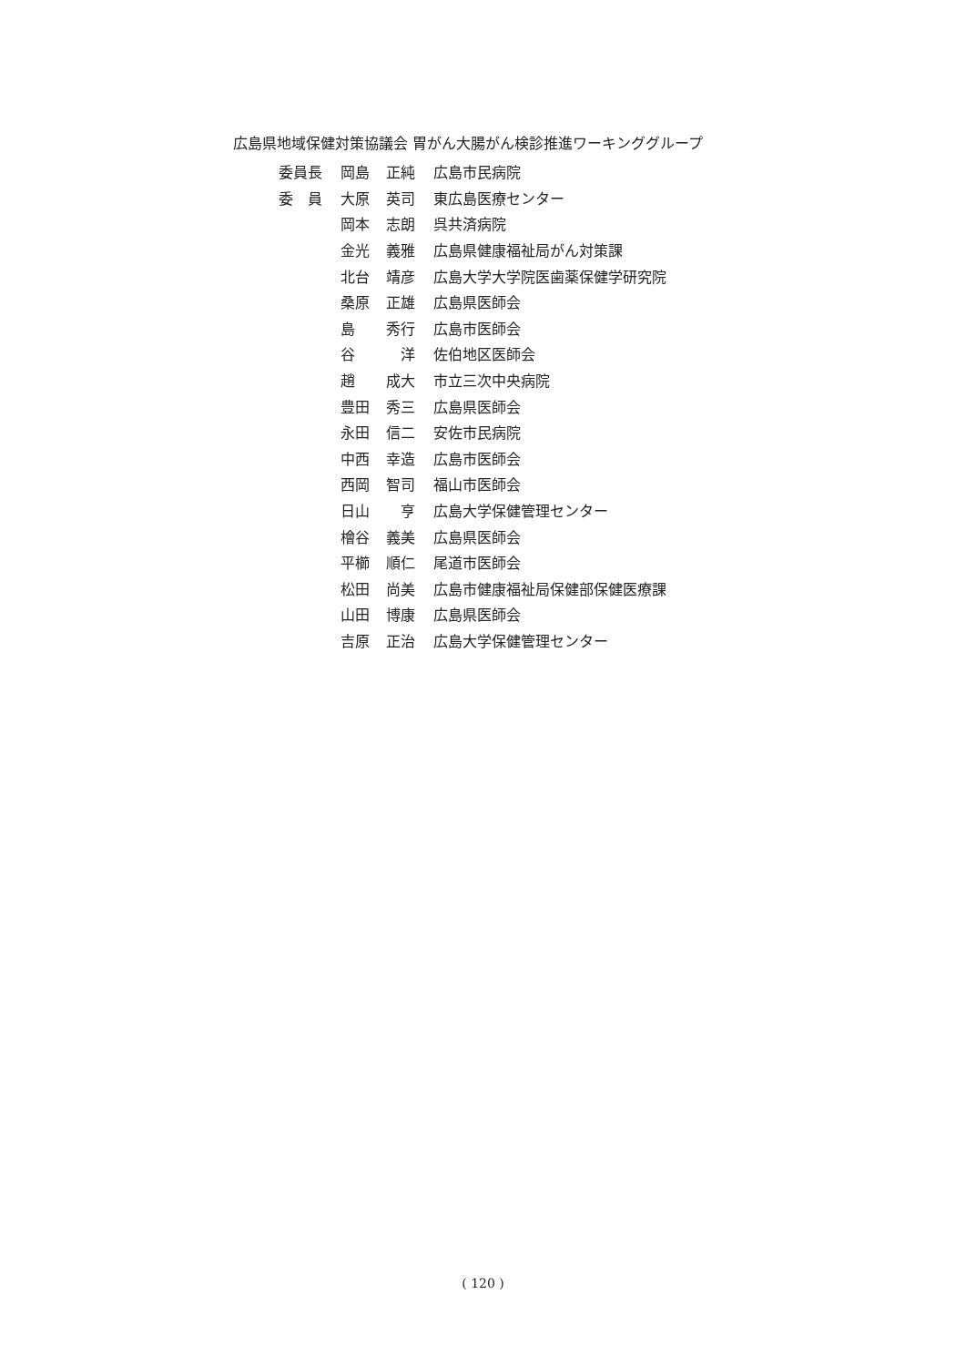広島県地域保健対策協議会 胃がん大腸がん検診推進ワーキンググループ
| 委員長 | 岡島 | 正純 | 広島市民病院 |
| 委 員 | 大原 | 英司 | 東広島医療センター |
| | 岡本 | 志朗 | 呉共済病院 |
| | 金光 | 義雅 | 広島県健康福祉局がん対策課 |
| | 北台 | 靖彦 | 広島大学大学院医歯薬保健学研究院 |
| | 桑原 | 正雄 | 広島県医師会 |
| | 島 | 秀行 | 広島市医師会 |
| | 谷 | 洋 | 佐伯地区医師会 |
| | 趙 | 成大 | 市立三次中央病院 |
| | 豊田 | 秀三 | 広島県医師会 |
| | 永田 | 信二 | 安佐市民病院 |
| | 中西 | 幸造 | 広島市医師会 |
| | 西岡 | 智司 | 福山市医師会 |
| | 日山 | 亨 | 広島大学保健管理センター |
| | 檜谷 | 義美 | 広島県医師会 |
| | 平櫛 | 順仁 | 尾道市医師会 |
| | 松田 | 尚美 | 広島市健康福祉局保健部保健医療課 |
| | 山田 | 博康 | 広島県医師会 |
| | 吉原 | 正治 | 広島大学保健管理センター |
( 120 )